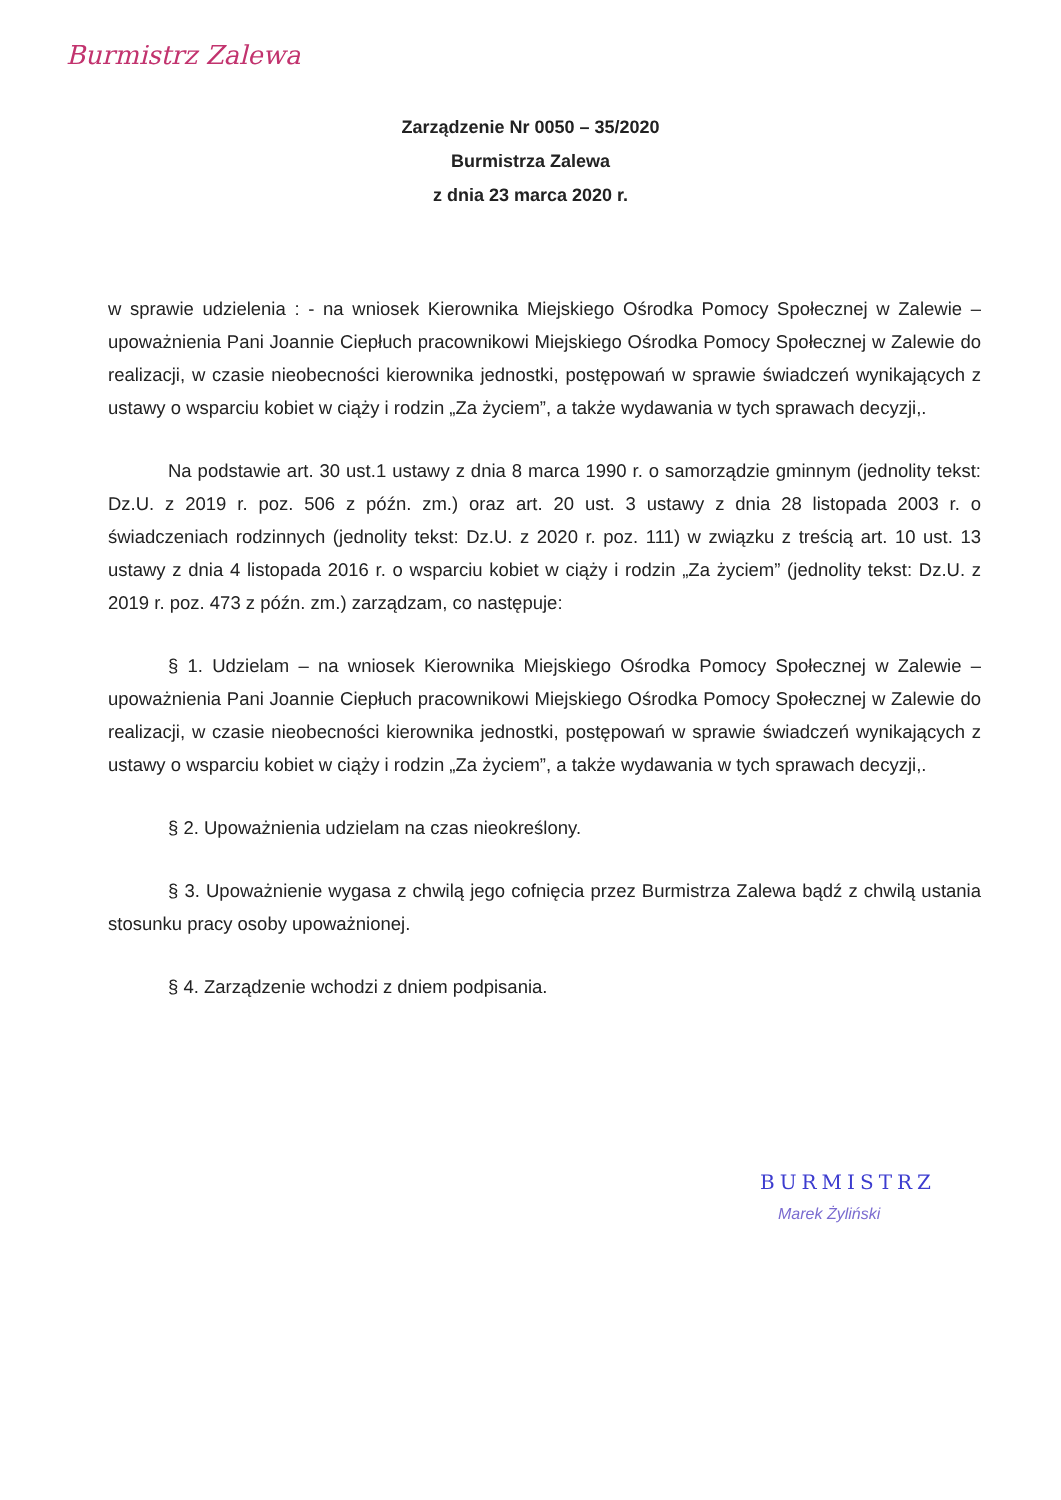Burmistrz Zalewa
Zarządzenie Nr 0050 – 35/2020
Burmistrza Zalewa
z dnia 23 marca 2020 r.
w sprawie udzielenia : - na wniosek Kierownika Miejskiego Ośrodka Pomocy Społecznej w Zalewie – upoważnienia Pani Joannie Ciepłuch pracownikowi Miejskiego Ośrodka Pomocy Społecznej w Zalewie do realizacji, w czasie nieobecności kierownika jednostki, postępowań w sprawie świadczeń wynikających z ustawy o wsparciu kobiet w ciąży i rodzin „Za życiem”, a także wydawania w tych sprawach decyzji,.
Na podstawie art. 30 ust.1 ustawy z dnia 8 marca 1990 r. o samorządzie gminnym (jednolity tekst: Dz.U. z 2019 r. poz. 506 z późn. zm.) oraz art. 20 ust. 3 ustawy z dnia 28 listopada 2003 r. o świadczeniach rodzinnych (jednolity tekst: Dz.U. z 2020 r. poz. 111) w związku z treścią art. 10 ust. 13 ustawy z dnia 4 listopada 2016 r. o wsparciu kobiet w ciąży i rodzin „Za życiem” (jednolity tekst: Dz.U. z 2019 r. poz. 473 z późn. zm.) zarządzam, co następuje:
§ 1. Udzielam – na wniosek Kierownika Miejskiego Ośrodka Pomocy Społecznej w Zalewie – upoważnienia Pani Joannie Ciepłuch pracownikowi Miejskiego Ośrodka Pomocy Społecznej w Zalewie do realizacji, w czasie nieobecności kierownika jednostki, postępowań w sprawie świadczeń wynikających z ustawy o wsparciu kobiet w ciąży i rodzin „Za życiem”, a także wydawania w tych sprawach decyzji,.
§ 2. Upoważnienia udzielam na czas nieokreślony.
§ 3. Upoważnienie wygasa z chwilą jego cofnięcia przez Burmistrza Zalewa bądź z chwilą ustania stosunku pracy osoby upoważnionej.
§ 4. Zarządzenie wchodzi z dniem podpisania.
BURMISTRZ
Marek Żyliński